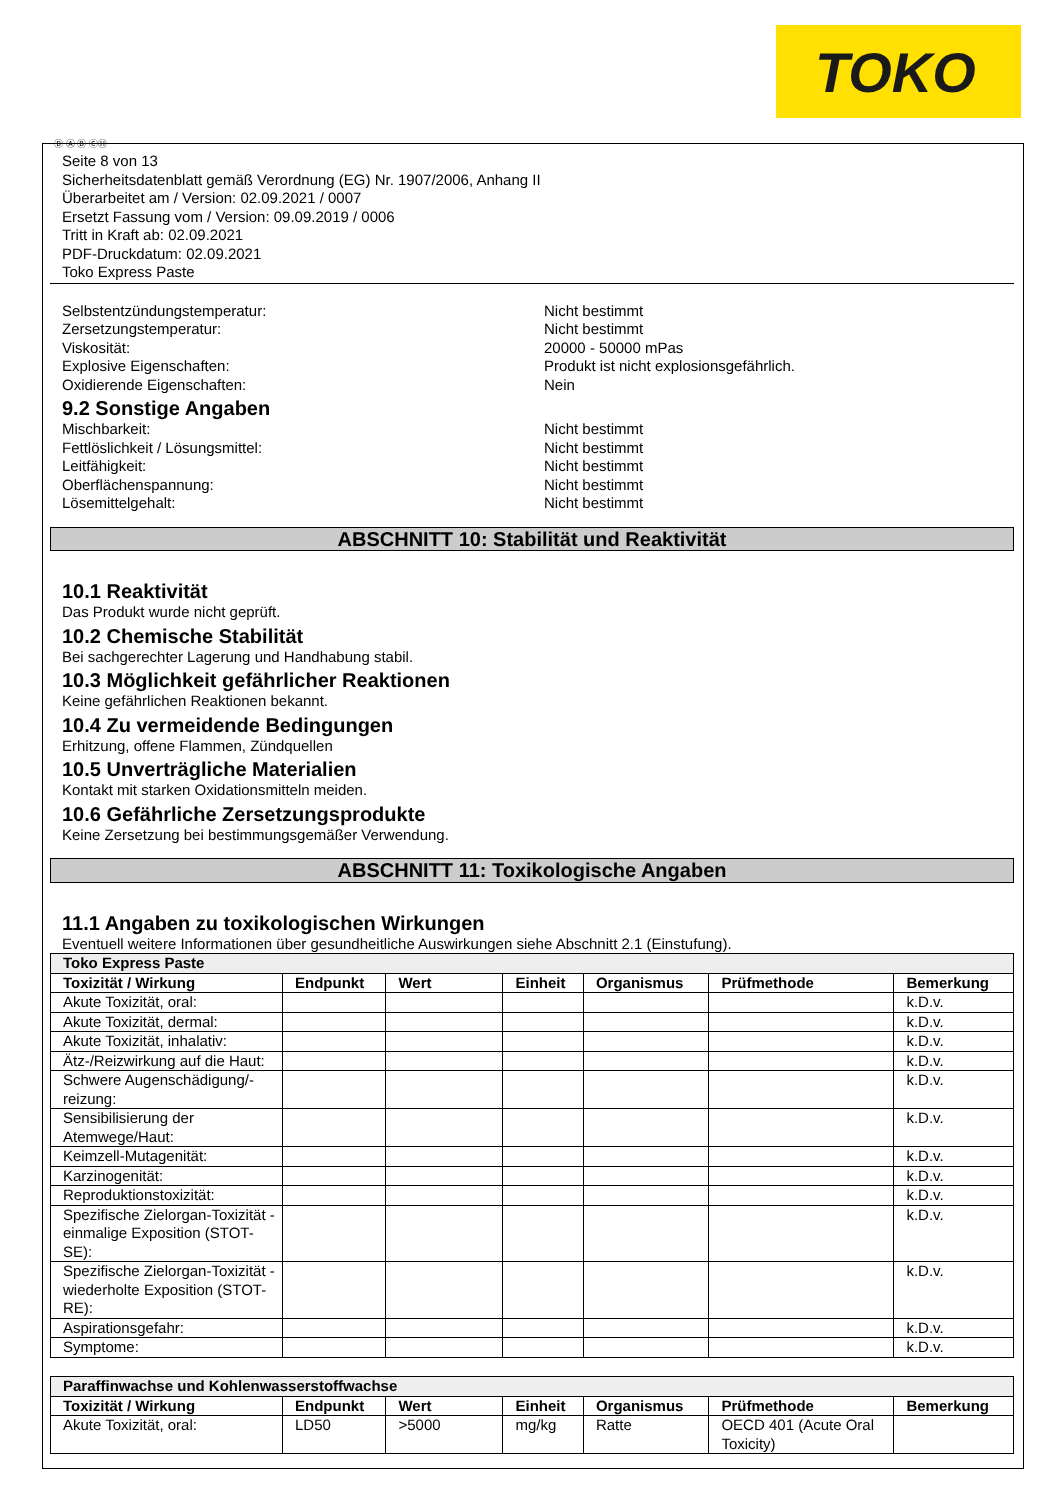TOKO
Ⓓ Ⓐ Ⓑ ⒸⒽ
Seite 8 von 13
Sicherheitsdatenblatt gemäß Verordnung (EG) Nr. 1907/2006, Anhang II
Überarbeitet am / Version: 02.09.2021 / 0007
Ersetzt Fassung vom / Version: 09.09.2019 / 0006
Tritt in Kraft ab: 02.09.2021
PDF-Druckdatum: 02.09.2021
Toko Express Paste
Selbstentzündungstemperatur: Nicht bestimmt
Zersetzungstemperatur: Nicht bestimmt
Viskosität: 20000 - 50000 mPas
Explosive Eigenschaften: Produkt ist nicht explosionsgefährlich.
Oxidierende Eigenschaften: Nein
9.2 Sonstige Angaben
Mischbarkeit: Nicht bestimmt
Fettlöslichkeit / Lösungsmittel: Nicht bestimmt
Leitfähigkeit: Nicht bestimmt
Oberflächenspannung: Nicht bestimmt
Lösemittelgehalt: Nicht bestimmt
ABSCHNITT 10: Stabilität und Reaktivität
10.1 Reaktivität
Das Produkt wurde nicht geprüft.
10.2 Chemische Stabilität
Bei sachgerechter Lagerung und Handhabung stabil.
10.3 Möglichkeit gefährlicher Reaktionen
Keine gefährlichen Reaktionen bekannt.
10.4 Zu vermeidende Bedingungen
Erhitzung, offene Flammen, Zündquellen
10.5 Unverträgliche Materialien
Kontakt mit starken Oxidationsmitteln meiden.
10.6 Gefährliche Zersetzungsprodukte
Keine Zersetzung bei bestimmungsgemäßer Verwendung.
ABSCHNITT 11: Toxikologische Angaben
11.1 Angaben zu toxikologischen Wirkungen
Eventuell weitere Informationen über gesundheitliche Auswirkungen siehe Abschnitt 2.1 (Einstufung).
| Toko Express Paste | | | | | | |
| Toxizität / Wirkung | Endpunkt | Wert | Einheit | Organismus | Prüfmethode | Bemerkung |
| Akute Toxizität, oral: | | | | | | k.D.v. |
| Akute Toxizität, dermal: | | | | | | k.D.v. |
| Akute Toxizität, inhalativ: | | | | | | k.D.v. |
| Ätz-/Reizwirkung auf die Haut: | | | | | | k.D.v. |
| Schwere Augenschädigung/-reizung: | | | | | | k.D.v. |
| Sensibilisierung der Atemwege/Haut: | | | | | | k.D.v. |
| Keimzell-Mutagenität: | | | | | | k.D.v. |
| Karzinogenität: | | | | | | k.D.v. |
| Reproduktionstoxizität: | | | | | | k.D.v. |
| Spezifische Zielorgan-Toxizität - einmalige Exposition (STOT-SE): | | | | | | k.D.v. |
| Spezifische Zielorgan-Toxizität - wiederholte Exposition (STOT-RE): | | | | | | k.D.v. |
| Aspirationsgefahr: | | | | | | k.D.v. |
| Symptome: | | | | | | k.D.v. |
| Paraffinwachse und Kohlenwasserstoffwachse | | | | | | |
| Toxizität / Wirkung | Endpunkt | Wert | Einheit | Organismus | Prüfmethode | Bemerkung |
| Akute Toxizität, oral: | LD50 | >5000 | mg/kg | Ratte | OECD 401 (Acute Oral Toxicity) | |